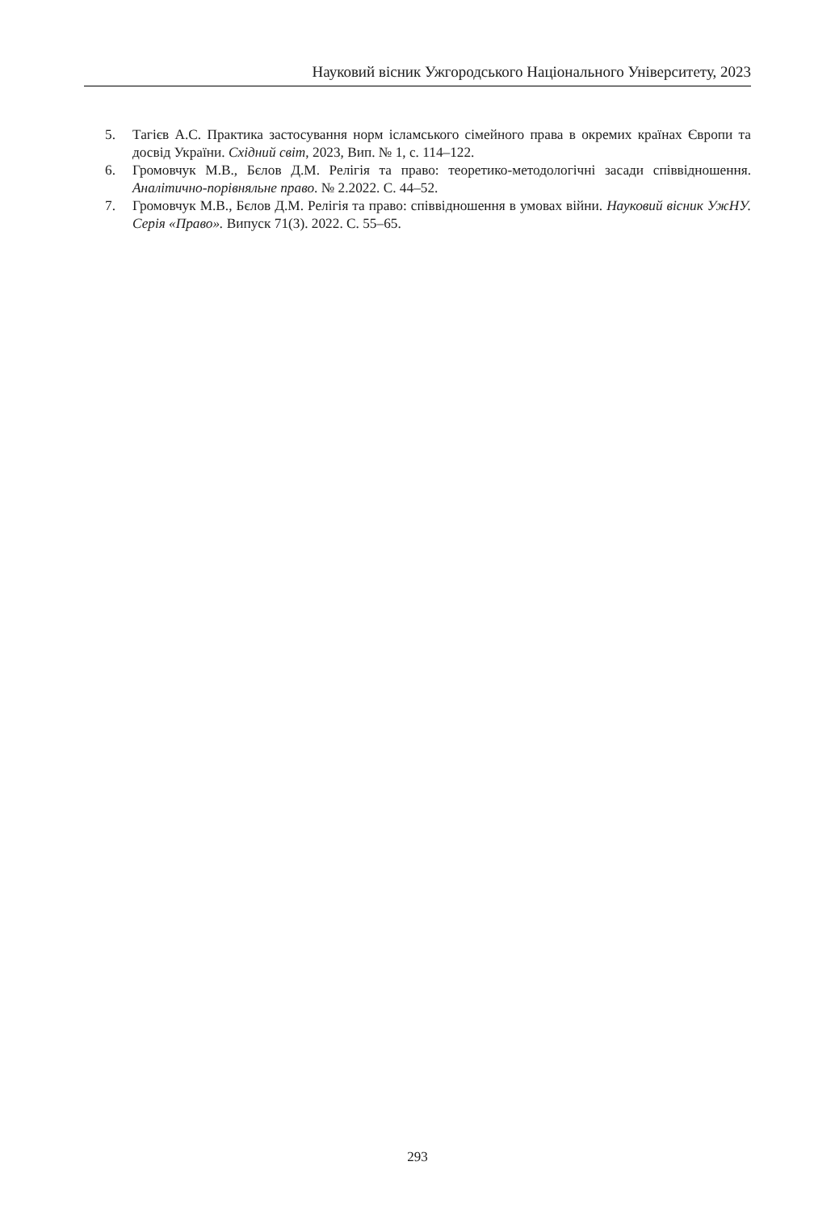Науковий вісник Ужгородського Національного Університету, 2023
5. Тагієв А.С. Практика застосування норм ісламського сімейного права в окремих країнах Європи та досвід України. Східний світ, 2023, Вип. № 1, с. 114–122.
6. Громовчук М.В., Бєлов Д.М. Релігія та право: теоретико-методологічні засади співвідношення. Аналітично-порівняльне право. № 2.2022. С. 44–52.
7. Громовчук М.В., Бєлов Д.М. Релігія та право: співвідношення в умовах війни. Науковий вісник УжНУ. Серія «Право». Випуск 71(3). 2022. С. 55–65.
293